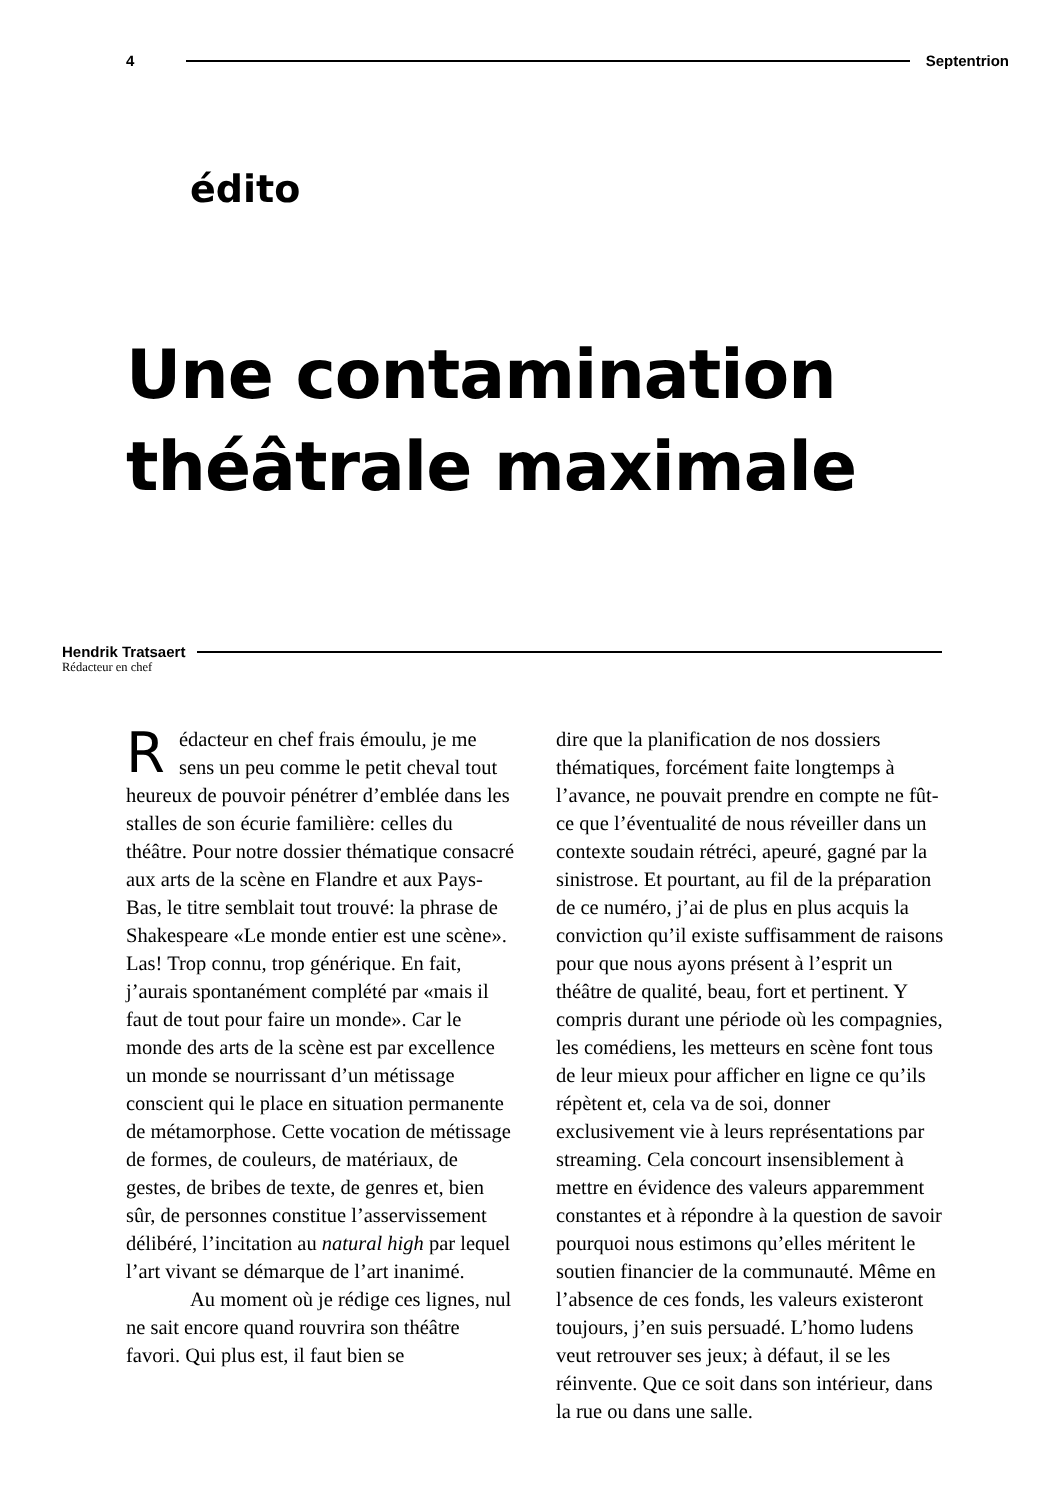4 Septentrion
édito
Une contamination
théâtrale maximale
Hendrik Tratsaert
Rédacteur en chef
Rédacteur en chef frais émoulu, je me sens un peu comme le petit cheval tout heureux de pouvoir pénétrer d’emblée dans les stalles de son écurie familière: celles du théâtre. Pour notre dossier thématique consacré aux arts de la scène en Flandre et aux Pays-Bas, le titre semblait tout trouvé: la phrase de Shakespeare «Le monde entier est une scène». Las! Trop connu, trop générique. En fait, j’aurais spontanément complété par «mais il faut de tout pour faire un monde». Car le monde des arts de la scène est par excellence un monde se nourrissant d’un métissage conscient qui le place en situation permanente de métamorphose. Cette vocation de métissage de formes, de couleurs, de matériaux, de gestes, de bribes de texte, de genres et, bien sûr, de personnes constitue l’asservissement délibéré, l’incitation au natural high par lequel l’art vivant se démarque de l’art inanimé.
Au moment où je rédige ces lignes, nul ne sait encore quand rouvrira son théâtre favori. Qui plus est, il faut bien se
dire que la planification de nos dossiers thématiques, forcément faite longtemps à l’avance, ne pouvait prendre en compte ne fût-ce que l’éventualité de nous réveiller dans un contexte soudain rétréci, apeuré, gagné par la sinistrose. Et pourtant, au fil de la préparation de ce numéro, j’ai de plus en plus acquis la conviction qu’il existe suffisamment de raisons pour que nous ayons présent à l’esprit un théâtre de qualité, beau, fort et pertinent. Y compris durant une période où les compagnies, les comédiens, les metteurs en scène font tous de leur mieux pour afficher en ligne ce qu’ils répètent et, cela va de soi, donner exclusivement vie à leurs représentations par streaming. Cela concourt insensiblement à mettre en évidence des valeurs apparemment constantes et à répondre à la question de savoir pourquoi nous estimons qu’elles méritent le soutien financier de la communauté. Même en l’absence de ces fonds, les valeurs existeront toujours, j’en suis persuadé. L’homo ludens veut retrouver ses jeux; à défaut, il se les réinvente. Que ce soit dans son intérieur, dans la rue ou dans une salle.